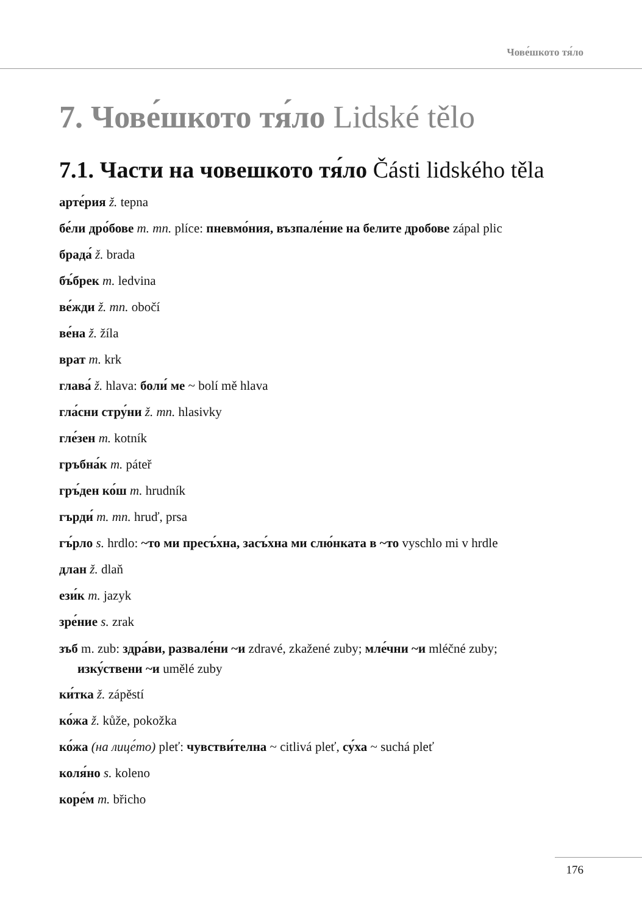Чове́шкото тя́ло
7. Чове́шкото тя́ло Lidské tělo
7.1. Части на човешкото тя́ло Části lidského těla
арте́рия ž. tepna
бе́ли дро́бове m. mn. plíce: пневмо́ния, възпале́ние на белите дробове zápal plic
брада́ ž. brada
бъ́брек m. ledvina
ве́жди ž. mn. obočí
ве́на ž. žíla
врат m. krk
глава́ ž. hlava: боли́ ме ~ bolí mě hlava
гла́сни стру́ни ž. mn. hlasivky
гле́зен m. kotník
гръбна́к m. páteř
гръ́ден ко́ш m. hrudník
гърди́ m. mn. hruď, prsa
гъ́рло s. hrdlo: ~то ми пресъ́хна, засъ́хна ми слю́нката в ~то vyschlo mi v hrdle
длан ž. dlaň
ези́к m. jazyk
зре́ние s. zrak
зъб m. zub: здра́ви, развале́ни ~и zdravé, zkažené zuby; мле́чни ~и mléčné zuby;
изку́ствени ~и umělé zuby
ки́тка ž. zápěstí
ко́жа ž. kůže, pokožka
ко́жа (на лице́то) pleť: чувстви́телна ~ citlivá pleť, су́ха ~ suchá pleť
коля́но s. koleno
коре́м m. břicho
176